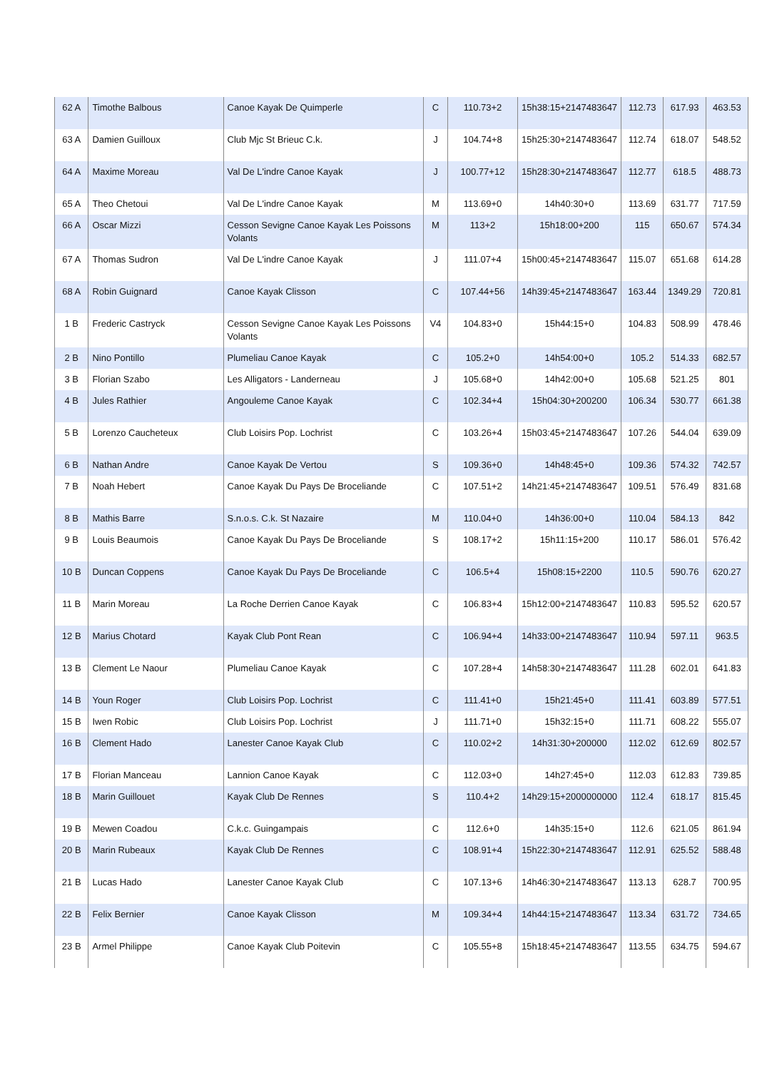| 62 A | Timothe Balbous | Canoe Kayak De Quimperle | C | 110.73+2 | 15h38:15+2147483647 | 112.73 | 617.93 | 463.53 |
| 63 A | Damien Guilloux | Club Mjc St Brieuc C.k. | J | 104.74+8 | 15h25:30+2147483647 | 112.74 | 618.07 | 548.52 |
| 64 A | Maxime Moreau | Val De L'indre Canoe Kayak | J | 100.77+12 | 15h28:30+2147483647 | 112.77 | 618.5 | 488.73 |
| 65 A | Theo Chetoui | Val De L'indre Canoe Kayak | M | 113.69+0 | 14h40:30+0 | 113.69 | 631.77 | 717.59 |
| 66 A | Oscar Mizzi | Cesson Sevigne Canoe Kayak Les Poissons Volants | M | 113+2 | 15h18:00+200 | 115 | 650.67 | 574.34 |
| 67 A | Thomas Sudron | Val De L'indre Canoe Kayak | J | 111.07+4 | 15h00:45+2147483647 | 115.07 | 651.68 | 614.28 |
| 68 A | Robin Guignard | Canoe Kayak Clisson | C | 107.44+56 | 14h39:45+2147483647 | 163.44 | 1349.29 | 720.81 |
| 1 B | Frederic Castryck | Cesson Sevigne Canoe Kayak Les Poissons Volants | V4 | 104.83+0 | 15h44:15+0 | 104.83 | 508.99 | 478.46 |
| 2 B | Nino Pontillo | Plumeliau Canoe Kayak | C | 105.2+0 | 14h54:00+0 | 105.2 | 514.33 | 682.57 |
| 3 B | Florian Szabo | Les Alligators - Landerneau | J | 105.68+0 | 14h42:00+0 | 105.68 | 521.25 | 801 |
| 4 B | Jules Rathier | Angouleme Canoe Kayak | C | 102.34+4 | 15h04:30+200200 | 106.34 | 530.77 | 661.38 |
| 5 B | Lorenzo Caucheteux | Club Loisirs Pop. Lochrist | C | 103.26+4 | 15h03:45+2147483647 | 107.26 | 544.04 | 639.09 |
| 6 B | Nathan Andre | Canoe Kayak De Vertou | S | 109.36+0 | 14h48:45+0 | 109.36 | 574.32 | 742.57 |
| 7 B | Noah Hebert | Canoe Kayak Du Pays De Broceliande | C | 107.51+2 | 14h21:45+2147483647 | 109.51 | 576.49 | 831.68 |
| 8 B | Mathis Barre | S.n.o.s. C.k. St Nazaire | M | 110.04+0 | 14h36:00+0 | 110.04 | 584.13 | 842 |
| 9 B | Louis Beaumois | Canoe Kayak Du Pays De Broceliande | S | 108.17+2 | 15h11:15+200 | 110.17 | 586.01 | 576.42 |
| 10 B | Duncan Coppens | Canoe Kayak Du Pays De Broceliande | C | 106.5+4 | 15h08:15+2200 | 110.5 | 590.76 | 620.27 |
| 11 B | Marin Moreau | La Roche Derrien Canoe Kayak | C | 106.83+4 | 15h12:00+2147483647 | 110.83 | 595.52 | 620.57 |
| 12 B | Marius Chotard | Kayak Club Pont Rean | C | 106.94+4 | 14h33:00+2147483647 | 110.94 | 597.11 | 963.5 |
| 13 B | Clement Le Naour | Plumeliau Canoe Kayak | C | 107.28+4 | 14h58:30+2147483647 | 111.28 | 602.01 | 641.83 |
| 14 B | Youn Roger | Club Loisirs Pop. Lochrist | C | 111.41+0 | 15h21:45+0 | 111.41 | 603.89 | 577.51 |
| 15 B | Iwen Robic | Club Loisirs Pop. Lochrist | J | 111.71+0 | 15h32:15+0 | 111.71 | 608.22 | 555.07 |
| 16 B | Clement Hado | Lanester Canoe Kayak Club | C | 110.02+2 | 14h31:30+200000 | 112.02 | 612.69 | 802.57 |
| 17 B | Florian Manceau | Lannion Canoe Kayak | C | 112.03+0 | 14h27:45+0 | 112.03 | 612.83 | 739.85 |
| 18 B | Marin Guillouet | Kayak Club De Rennes | S | 110.4+2 | 14h29:15+2000000000 | 112.4 | 618.17 | 815.45 |
| 19 B | Mewen Coadou | C.k.c. Guingampais | C | 112.6+0 | 14h35:15+0 | 112.6 | 621.05 | 861.94 |
| 20 B | Marin Rubeaux | Kayak Club De Rennes | C | 108.91+4 | 15h22:30+2147483647 | 112.91 | 625.52 | 588.48 |
| 21 B | Lucas Hado | Lanester Canoe Kayak Club | C | 107.13+6 | 14h46:30+2147483647 | 113.13 | 628.7 | 700.95 |
| 22 B | Felix Bernier | Canoe Kayak Clisson | M | 109.34+4 | 14h44:15+2147483647 | 113.34 | 631.72 | 734.65 |
| 23 B | Armel Philippe | Canoe Kayak Club Poitevin | C | 105.55+8 | 15h18:45+2147483647 | 113.55 | 634.75 | 594.67 |